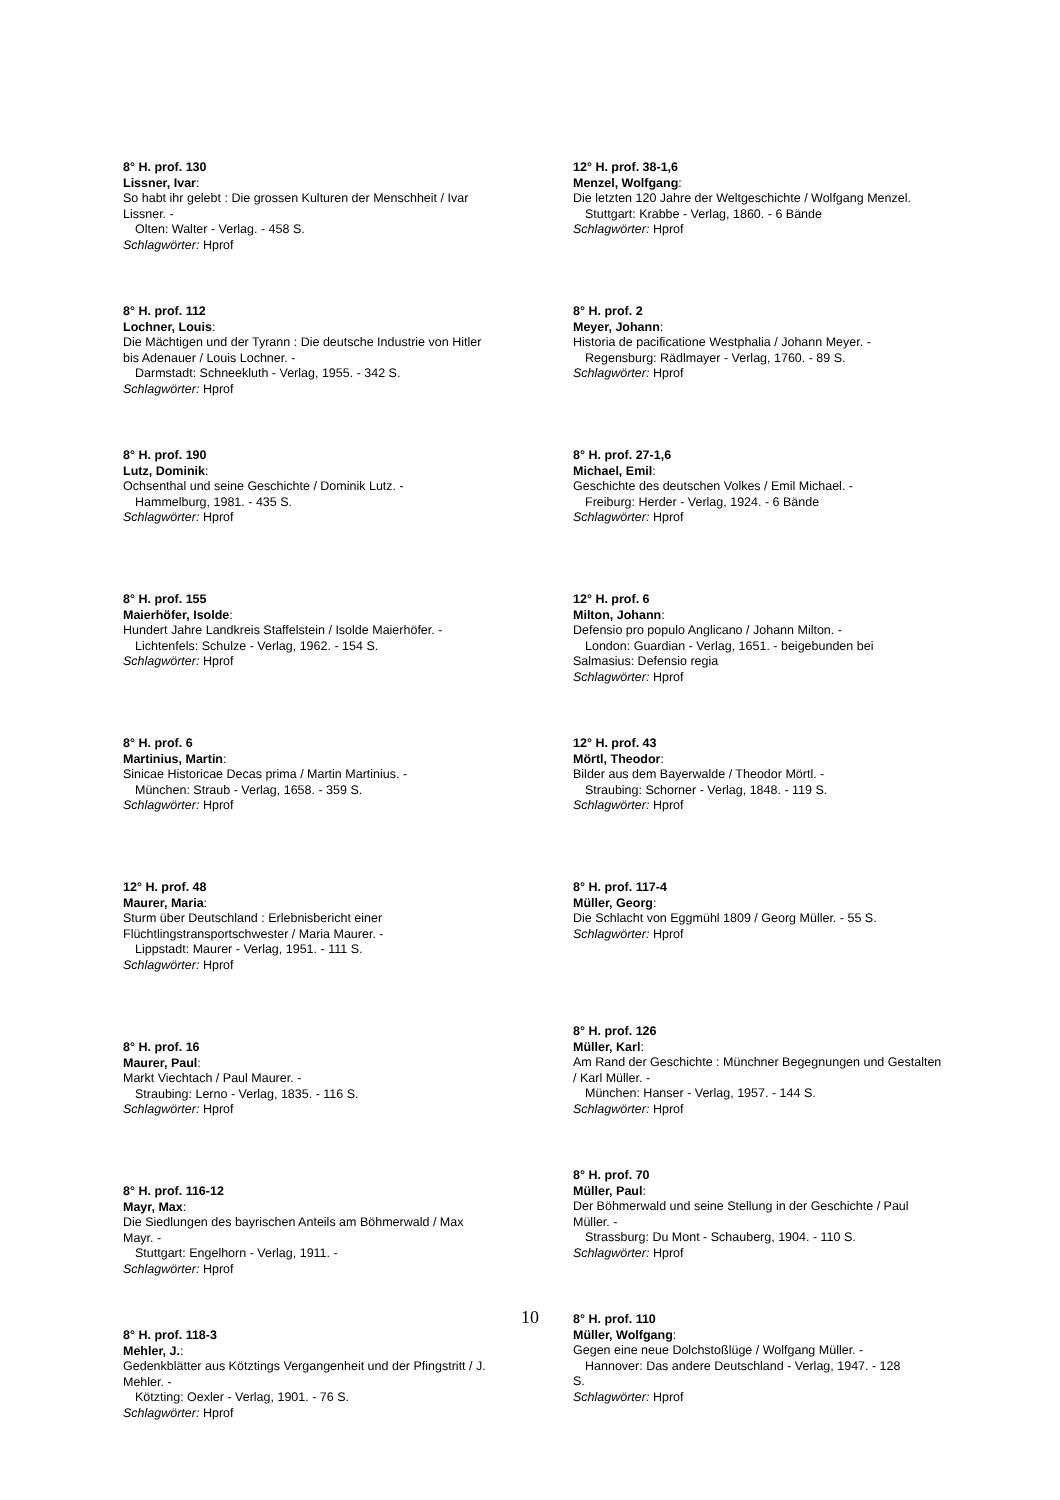8° H. prof. 130
Lissner, Ivar:
So habt ihr gelebt : Die grossen Kulturen der Menschheit / Ivar Lissner. -
Olten: Walter - Verlag. - 458 S.
Schlagwörter: Hprof
8° H. prof. 112
Lochner, Louis:
Die Mächtigen und der Tyrann : Die deutsche Industrie von Hitler bis Adenauer / Louis Lochner. -
Darmstadt: Schneekluth - Verlag, 1955. - 342 S.
Schlagwörter: Hprof
8° H. prof. 190
Lutz, Dominik:
Ochsenthal und seine Geschichte / Dominik Lutz. -
Hammelburg, 1981. - 435 S.
Schlagwörter: Hprof
8° H. prof. 155
Maierhöfer, Isolde:
Hundert Jahre Landkreis Staffelstein / Isolde Maierhöfer. -
Lichtenfels: Schulze - Verlag, 1962. - 154 S.
Schlagwörter: Hprof
8° H. prof. 6
Martinius, Martin:
Sinicae Historicae Decas prima / Martin Martinius. -
München: Straub - Verlag, 1658. - 359 S.
Schlagwörter: Hprof
12° H. prof. 48
Maurer, Maria:
Sturm über Deutschland : Erlebnisbericht einer Flüchtlingstransportschwester / Maria Maurer. -
Lippstadt: Maurer - Verlag, 1951. - 111 S.
Schlagwörter: Hprof
8° H. prof. 16
Maurer, Paul:
Markt Viechtach / Paul Maurer. -
Straubing: Lerno - Verlag, 1835. - 116 S.
Schlagwörter: Hprof
8° H. prof. 116-12
Mayr, Max:
Die Siedlungen des bayrischen Anteils am Böhmerwald / Max Mayr. -
Stuttgart: Engelhorn - Verlag, 1911. -
Schlagwörter: Hprof
8° H. prof. 118-3
Mehler, J.:
Gedenkblätter aus Kötztings Vergangenheit und der Pfingstritt / J. Mehler. -
Kötzting: Oexler - Verlag, 1901. - 76 S.
Schlagwörter: Hprof
12° H. prof. 38-1,6
Menzel, Wolfgang:
Die letzten 120 Jahre der Weltgeschichte / Wolfgang Menzel.
Stuttgart: Krabbe - Verlag, 1860. - 6 Bände
Schlagwörter: Hprof
8° H. prof. 2
Meyer, Johann:
Historia de pacificatione Westphalia / Johann Meyer. -
Regensburg: Rädlmayer - Verlag, 1760. - 89 S.
Schlagwörter: Hprof
8° H. prof. 27-1,6
Michael, Emil:
Geschichte des deutschen Volkes / Emil Michael. -
Freiburg: Herder - Verlag, 1924. - 6 Bände
Schlagwörter: Hprof
12° H. prof. 6
Milton, Johann:
Defensio pro populo Anglicano / Johann Milton. -
London: Guardian - Verlag, 1651. - beigebunden bei
Salmasius: Defensio regia
Schlagwörter: Hprof
12° H. prof. 43
Mörtl, Theodor:
Bilder aus dem Bayerwalde / Theodor Mörtl. -
Straubing: Schorner - Verlag, 1848. - 119 S.
Schlagwörter: Hprof
8° H. prof. 117-4
Müller, Georg:
Die Schlacht von Eggmühl 1809 / Georg Müller. - 55 S.
Schlagwörter: Hprof
8° H. prof. 126
Müller, Karl:
Am Rand der Geschichte : Münchner Begegnungen und Gestalten / Karl Müller. -
München: Hanser - Verlag, 1957. - 144 S.
Schlagwörter: Hprof
8° H. prof. 70
Müller, Paul:
Der Böhmerwald und seine Stellung in der Geschichte / Paul Müller. -
Strassburg: Du Mont - Schauberg, 1904. - 110 S.
Schlagwörter: Hprof
8° H. prof. 110
Müller, Wolfgang:
Gegen eine neue Dolchstoßlüge / Wolfgang Müller. -
Hannover: Das andere Deutschland - Verlag, 1947. - 128
S.
Schlagwörter: Hprof
10